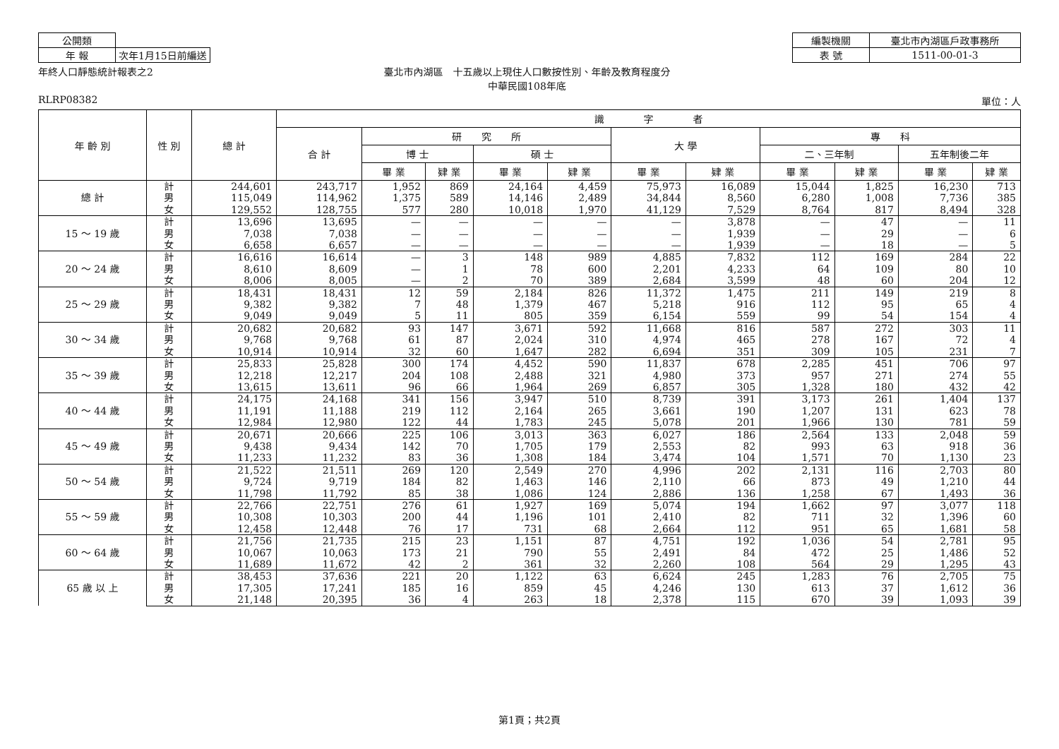| 公開類 | |
| 年 報 | 次年1月15日前編送 |
| 編製機關 | 臺北市內湖區戶政事務所 |
| 表 號 | 1511-00-01-3 |
年終人口靜態統計報表之2 臺北市內湖區　十五歲以上現住人口數按性別、年齡及教育程度分
中華民國108年底
RLRP08382 單位：人
| 年 齡 別 | 性 別 | 總 計 | 識 字 者 | | | | | | | | | | |
| --- | --- | --- | --- | --- | --- | --- | --- | --- | --- | --- | --- | --- | --- |
| | | | 合 計 | 研 究 所 | | | | 大 學 | | 專 科 | | | |
| | | | | 博 士 | | 碩 士 | | | | 二、三年制 | | 五年制後二年 | |
| | | | | 畢 業 | 肄 業 | 畢 業 | 肄 業 | 畢 業 | 肄 業 | 畢 業 | 肄 業 | 畢 業 | 肄 業 |
| 總 計 | 計 | 244,601 | 243,717 | 1,952 | 869 | 24,164 | 4,459 | 75,973 | 16,089 | 15,044 | 1,825 | 16,230 | 713 |
| | 男 | 115,049 | 114,962 | 1,375 | 589 | 14,146 | 2,489 | 34,844 | 8,560 | 6,280 | 1,008 | 7,736 | 385 |
| | 女 | 129,552 | 128,755 | 577 | 280 | 10,018 | 1,970 | 41,129 | 7,529 | 8,764 | 817 | 8,494 | 328 |
| 15 ～ 19 歲 | 計 | 13,696 | 13,695 | — | — | — | — | — | 3,878 | — | 47 | — | 11 |
| | 男 | 7,038 | 7,038 | — | — | — | — | — | 1,939 | — | 29 | — | 6 |
| | 女 | 6,658 | 6,657 | — | — | — | — | — | 1,939 | — | 18 | — | 5 |
| 20 ～ 24 歲 | 計 | 16,616 | 16,614 | — | 3 | 148 | 989 | 4,885 | 7,832 | 112 | 169 | 284 | 22 |
| | 男 | 8,610 | 8,609 | — | 1 | 78 | 600 | 2,201 | 4,233 | 64 | 109 | 80 | 10 |
| | 女 | 8,006 | 8,005 | — | 2 | 70 | 389 | 2,684 | 3,599 | 48 | 60 | 204 | 12 |
| 25 ～ 29 歲 | 計 | 18,431 | 18,431 | 12 | 59 | 2,184 | 826 | 11,372 | 1,475 | 211 | 149 | 219 | 8 |
| | 男 | 9,382 | 9,382 | 7 | 48 | 1,379 | 467 | 5,218 | 916 | 112 | 95 | 65 | 4 |
| | 女 | 9,049 | 9,049 | 5 | 11 | 805 | 359 | 6,154 | 559 | 99 | 54 | 154 | 4 |
| 30 ～ 34 歲 | 計 | 20,682 | 20,682 | 93 | 147 | 3,671 | 592 | 11,668 | 816 | 587 | 272 | 303 | 11 |
| | 男 | 9,768 | 9,768 | 61 | 87 | 2,024 | 310 | 4,974 | 465 | 278 | 167 | 72 | 4 |
| | 女 | 10,914 | 10,914 | 32 | 60 | 1,647 | 282 | 6,694 | 351 | 309 | 105 | 231 | 7 |
| 35 ～ 39 歲 | 計 | 25,833 | 25,828 | 300 | 174 | 4,452 | 590 | 11,837 | 678 | 2,285 | 451 | 706 | 97 |
| | 男 | 12,218 | 12,217 | 204 | 108 | 2,488 | 321 | 4,980 | 373 | 957 | 271 | 274 | 55 |
| | 女 | 13,615 | 13,611 | 96 | 66 | 1,964 | 269 | 6,857 | 305 | 1,328 | 180 | 432 | 42 |
| 40 ～ 44 歲 | 計 | 24,175 | 24,168 | 341 | 156 | 3,947 | 510 | 8,739 | 391 | 3,173 | 261 | 1,404 | 137 |
| | 男 | 11,191 | 11,188 | 219 | 112 | 2,164 | 265 | 3,661 | 190 | 1,207 | 131 | 623 | 78 |
| | 女 | 12,984 | 12,980 | 122 | 44 | 1,783 | 245 | 5,078 | 201 | 1,966 | 130 | 781 | 59 |
| 45 ～ 49 歲 | 計 | 20,671 | 20,666 | 225 | 106 | 3,013 | 363 | 6,027 | 186 | 2,564 | 133 | 2,048 | 59 |
| | 男 | 9,438 | 9,434 | 142 | 70 | 1,705 | 179 | 2,553 | 82 | 993 | 63 | 918 | 36 |
| | 女 | 11,233 | 11,232 | 83 | 36 | 1,308 | 184 | 3,474 | 104 | 1,571 | 70 | 1,130 | 23 |
| 50 ～ 54 歲 | 計 | 21,522 | 21,511 | 269 | 120 | 2,549 | 270 | 4,996 | 202 | 2,131 | 116 | 2,703 | 80 |
| | 男 | 9,724 | 9,719 | 184 | 82 | 1,463 | 146 | 2,110 | 66 | 873 | 49 | 1,210 | 44 |
| | 女 | 11,798 | 11,792 | 85 | 38 | 1,086 | 124 | 2,886 | 136 | 1,258 | 67 | 1,493 | 36 |
| 55 ～ 59 歲 | 計 | 22,766 | 22,751 | 276 | 61 | 1,927 | 169 | 5,074 | 194 | 1,662 | 97 | 3,077 | 118 |
| | 男 | 10,308 | 10,303 | 200 | 44 | 1,196 | 101 | 2,410 | 82 | 711 | 32 | 1,396 | 60 |
| | 女 | 12,458 | 12,448 | 76 | 17 | 731 | 68 | 2,664 | 112 | 951 | 65 | 1,681 | 58 |
| 60 ～ 64 歲 | 計 | 21,756 | 21,735 | 215 | 23 | 1,151 | 87 | 4,751 | 192 | 1,036 | 54 | 2,781 | 95 |
| | 男 | 10,067 | 10,063 | 173 | 21 | 790 | 55 | 2,491 | 84 | 472 | 25 | 1,486 | 52 |
| | 女 | 11,689 | 11,672 | 42 | 2 | 361 | 32 | 2,260 | 108 | 564 | 29 | 1,295 | 43 |
| 65 歲 以 上 | 計 | 38,453 | 37,636 | 221 | 20 | 1,122 | 63 | 6,624 | 245 | 1,283 | 76 | 2,705 | 75 |
| | 男 | 17,305 | 17,241 | 185 | 16 | 859 | 45 | 4,246 | 130 | 613 | 37 | 1,612 | 36 |
| | 女 | 21,148 | 20,395 | 36 | 4 | 263 | 18 | 2,378 | 115 | 670 | 39 | 1,093 | 39 |
第1頁；共2頁